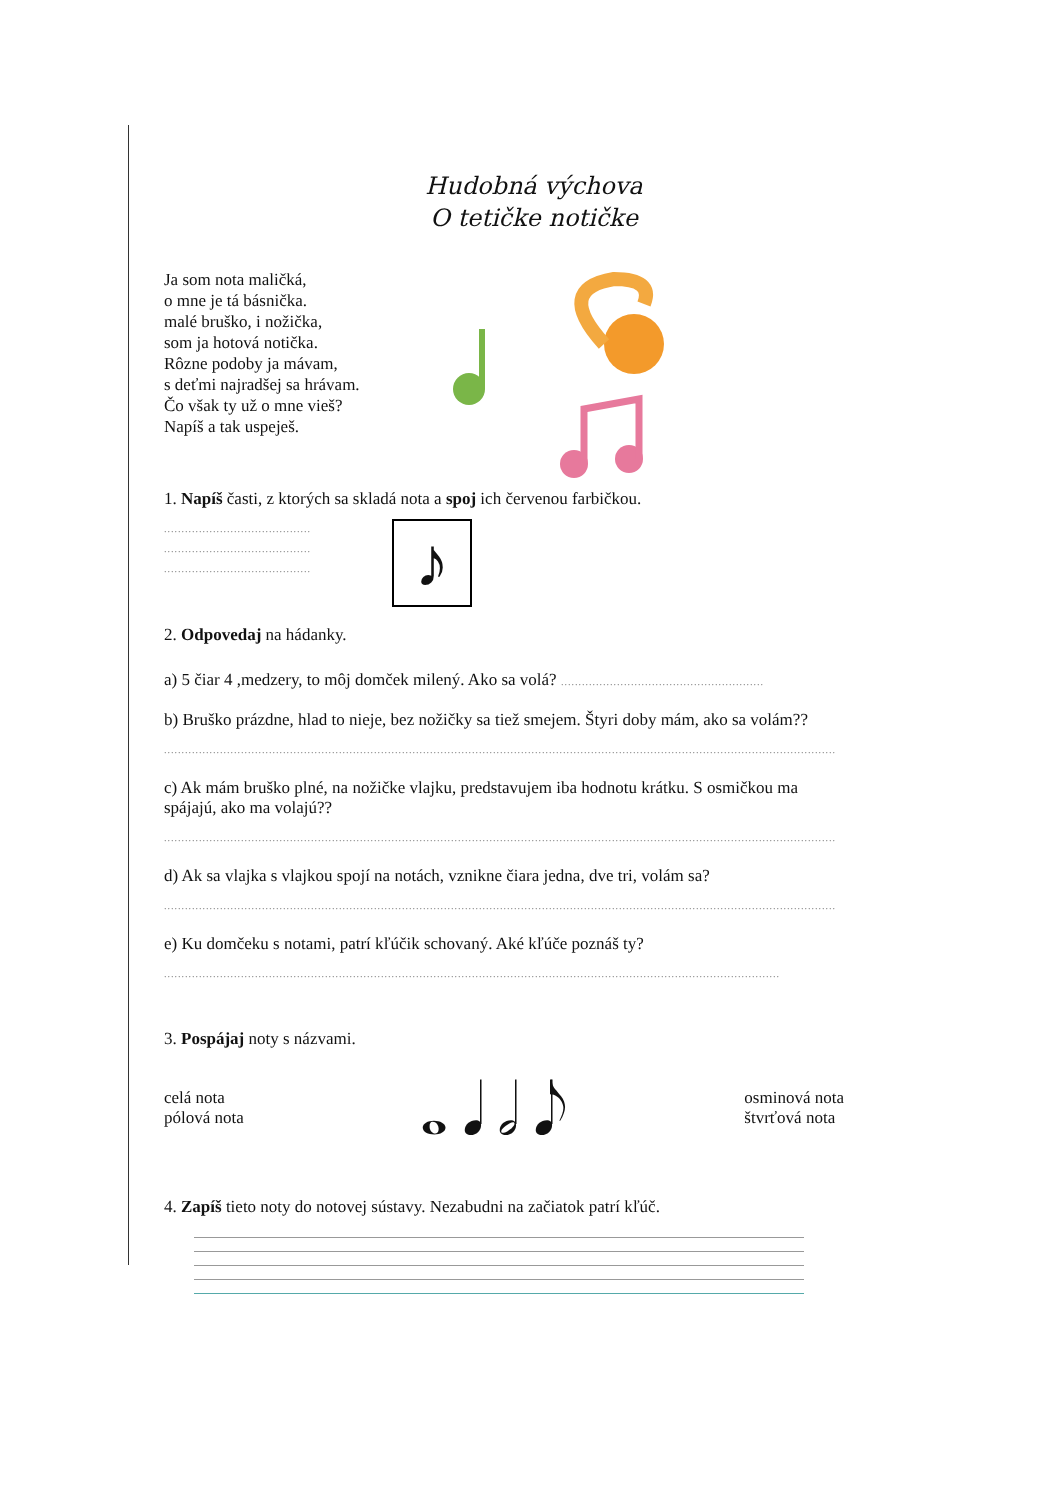Hudobná výchova
O tetičke notičke
Ja som nota maličká,
o mne je tá básnička.
malé bruško, i nožička,
som ja hotová notička.
Rôzne podoby ja mávam,
s deťmi najradšej sa hrávam.
Čo však ty už o mne vieš?
Napíš a tak uspeješ.
1. Napíš časti, z ktorých sa skladá nota a spoj ich červenou farbičkou.
..........................................
..........................................
..........................................
♪
2. Odpovedaj na hádanky.
a) 5 čiar 4 ,medzery, to môj domček milený. Ako sa volá? ..........................................................
b) Bruško prázdne, hlad to nieje, bez nožičky sa tiež smejem. Štyri doby mám, ako sa volám??
................................................................................................................................................................................................
c) Ak mám bruško plné, na nožičke vlajku, predstavujem iba hodnotu krátku. S osmičkou ma spájajú, ako ma volajú??
................................................................................................................................................................................................
d) Ak sa vlajka s vlajkou spojí na notách, vznikne čiara jedna, dve tri, volám sa?
................................................................................................................................................................................................
e) Ku domčeku s notami, patrí kľúčik schovaný. Aké kľúče poznáš ty?
................................................................................................................................................................................
3. Pospájaj noty s názvami.
celá nota
pólová nota
𝅝 𝅘𝅥 𝅗𝅥 𝅘𝅥𝅮
osminová nota
štvrťová nota
4. Zapíš tieto noty do notovej sústavy. Nezabudni na začiatok patrí kľúč.